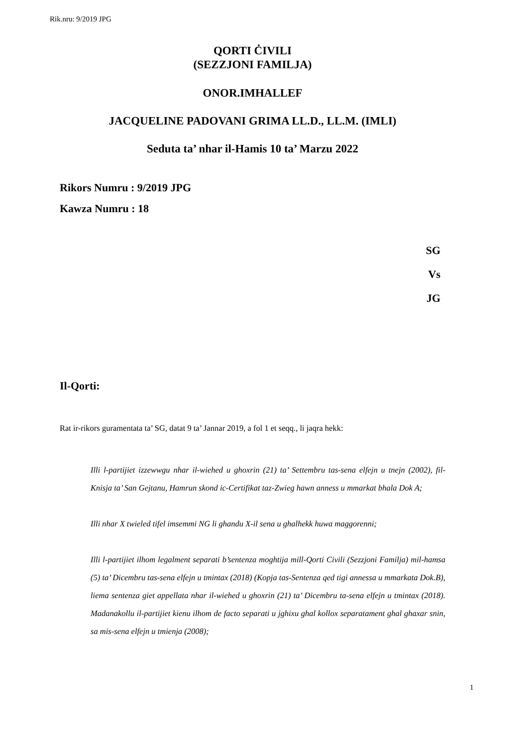Rik.nru: 9/2019 JPG
QORTI ĊIVILI
(SEZZJONI FAMILJA)
ONOR.IMHALLEF
JACQUELINE PADOVANI GRIMA LL.D., LL.M. (IMLI)
Seduta ta’ nhar il-Hamis 10 ta’ Marzu 2022
Rikors Numru : 9/2019 JPG
Kawza Numru : 18
SG
Vs
JG
Il-Qorti:
Rat ir-rikors guramentata ta’ SG, datat 9 ta’ Jannar 2019, a fol 1 et seqq., li jaqra hekk:
Illi l-partijiet izzewwgu nhar il-wiehed u ghoxrin (21) ta’ Settembru tas-sena elfejn u tnejn (2002), fil-Knisja ta’ San Gejtanu, Hamrun skond ic-Certifikat taz-Zwieg hawn anness u mmarkat bhala Dok A;
Illi nhar X twieled tifel imsemmi NG li ghandu X-il sena u ghalhekk huwa maggorenni;
Illi l-partijiet ilhom legalment separati b’sentenza moghtija mill-Qorti Civili (Sezzjoni Familja) mil-hamsa (5) ta’ Dicembru tas-sena elfejn u tmintax (2018) (Kopja tas-Sentenza qed tigi annessa u mmarkata Dok.B), liema sentenza giet appellata nhar il-wiehed u ghoxrin (21) ta’ Dicembru ta-sena elfejn u tmintax (2018). Madanakollu il-partijiet kienu ilhom de facto separati u jghixu ghal kollox separatament ghal ghaxar snin, sa mis-sena elfejn u tmienja (2008);
1